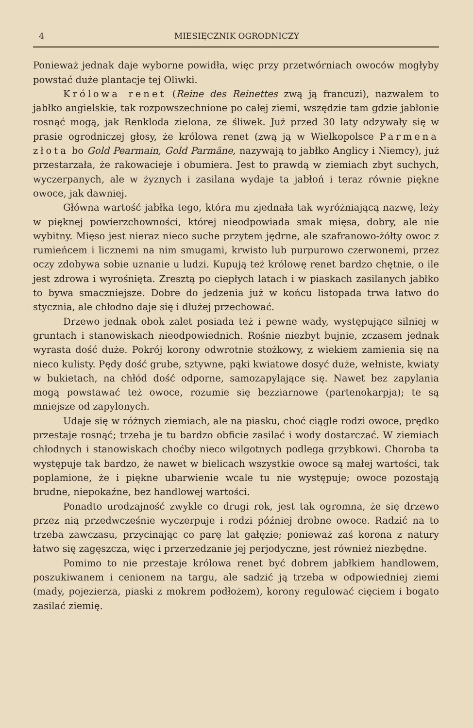4 MIESIĘCZNIK OGRODNICZY
Ponieważ jednak daje wyborne powidła, więc przy przetwórniach owoców mogłyby powstać duże plantacje tej Oliwki.
Królowa renet (Reine des Reinettes zwą ją francuzi), nazwałem to jabłko angielskie, tak rozpowszechnione po całej ziemi, wszędzie tam gdzie jabłonie rosnąć mogą, jak Renkloda zielona, ze śliwek. Już przed 30 laty odzywały się w prasie ogrodniczej głosy, że królowa renet (zwą ją w Wielkopolsce Parmena złota bo Gold Pearmain, Gold Parmäne, nazywają to jabłko Anglicy i Niemcy), już przestarzała, że rakowacieje i obumiera. Jest to prawdą w ziemiach zbyt suchych, wyczerpanych, ale w żyznych i zasilana wydaje ta jabłoń i teraz równie piękne owoce, jak dawniej.
Główna wartość jabłka tego, która mu zjednała tak wyróżniającą nazwę, leży w pięknej powierzchowności, której nieodpowiada smak mięsa, dobry, ale nie wybitny. Mięso jest nieraz nieco suche przytem jędrne, ale szafranowo-żółty owoc z rumieńcem i licznemi na nim smugami, krwisto lub purpurowo czerwonemi, przez oczy zdobywa sobie uznanie u ludzi. Kupują też królowę renet bardzo chętnie, o ile jest zdrowa i wyrośnięta. Zresztą po ciepłych latach i w piaskach zasilanych jabłko to bywa smaczniejsze. Dobre do jedzenia już w końcu listopada trwa łatwo do stycznia, ale chłodno daje się i dłużej przechować.
Drzewo jednak obok zalet posiada też i pewne wady, występujące silniej w gruntach i stanowiskach nieodpowiednich. Rośnie niezbyt bujnie, zczasem jednak wyrasta dość duże. Pokrój korony odwrotnie stożkowy, z wiekiem zamienia się na nieco kulisty. Pędy dość grube, sztywne, pąki kwiatowe dosyć duże, wełniste, kwiaty w bukietach, na chłód dość odporne, samozapylające się. Nawet bez zapylania mogą powstawać też owoce, rozumie się bezziarnowe (partenokarpja); te są mniejsze od zapylonych.
Udaje się w różnych ziemiach, ale na piasku, choć ciągle rodzi owoce, prędko przestaje rosnąć; trzeba je tu bardzo obficie zasilać i wody dostarczać. W ziemiach chłodnych i stanowiskach choćby nieco wilgotnych podlega grzybkowi. Choroba ta występuje tak bardzo, że nawet w bielicach wszystkie owoce są małej wartości, tak poplamione, że i piękne ubarwienie wcale tu nie występuje; owoce pozostają brudne, niepokaźne, bez handlowej wartości.
Ponadto urodzajność zwykle co drugi rok, jest tak ogromna, że się drzewo przez nią przedwcześnie wyczerpuje i rodzi później drobne owoce. Radzić na to trzeba zawczasu, przycinając co parę lat gałęzie; ponieważ zaś korona z natury łatwo się zagęszcza, więc i przerzedzanie jej perjodyczne, jest również niezbędne.
Pomimo to nie przestaje królowa renet być dobrem jabłkiem handlowem, poszukiwanem i cenionem na targu, ale sadzić ją trzeba w odpowiedniej ziemi (mady, pojezierza, piaski z mokrem podłożem), korony regulować cięciem i bogato zasilać ziemię.